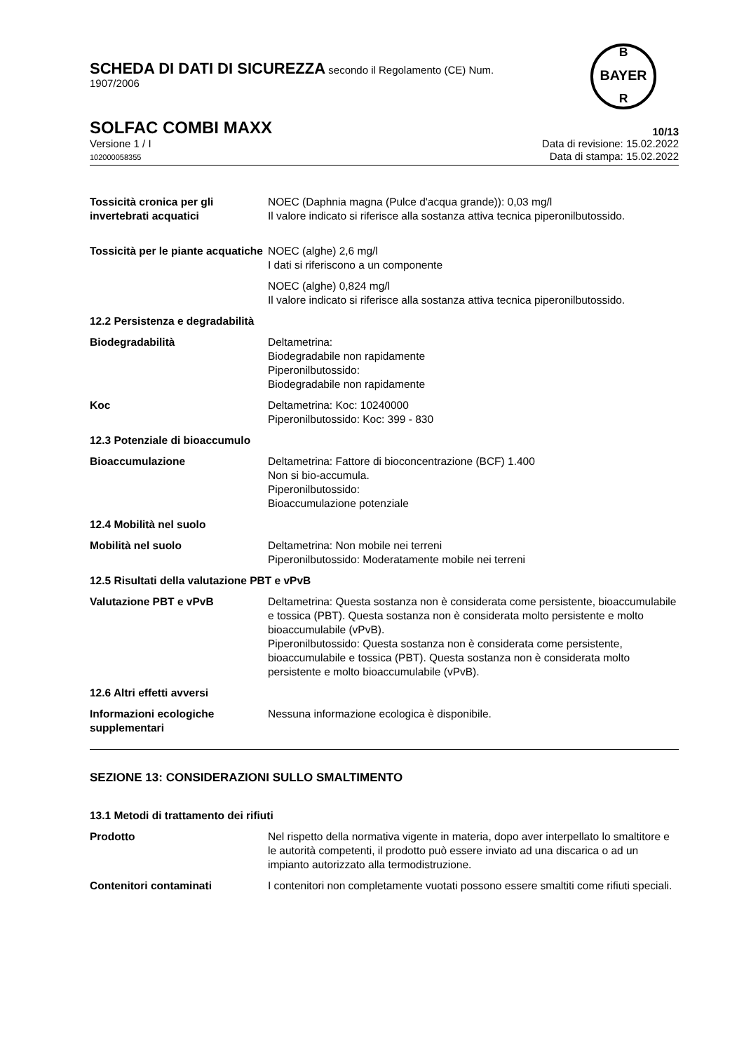BAYER
B
R
SCHEDA DI DATI DI SICUREZZA secondo il Regolamento (CE) Num.
1907/2006
SOLFAC COMBI MAXX 10/13
Versione 1 / I
102000058355
Data di revisione: 15.02.2022
Data di stampa: 15.02.2022
Tossicità cronica per gli invertebrati acquatici
NOEC (Daphnia magna (Pulce d'acqua grande)): 0,03 mg/l
Il valore indicato si riferisce alla sostanza attiva tecnica piperonilbutossido.
Tossicità per le piante acquatiche
NOEC (alghe) 2,6 mg/l
I dati si riferiscono a un componente
NOEC (alghe) 0,824 mg/l
Il valore indicato si riferisce alla sostanza attiva tecnica piperonilbutossido.
12.2 Persistenza e degradabilità
Biodegradabilità Deltametrina:
Biodegradabile non rapidamente
Piperonilbutossido:
Biodegradabile non rapidamente
Koc Deltametrina: Koc: 10240000
Piperonilbutossido: Koc: 399 - 830
12.3 Potenziale di bioaccumulo
Bioaccumulazione Deltametrina: Fattore di bioconcentrazione (BCF) 1.400
Non si bio-accumula.
Piperonilbutossido:
Bioaccumulazione potenziale
12.4 Mobilità nel suolo
Mobilità nel suolo Deltametrina: Non mobile nei terreni
Piperonilbutossido: Moderatamente mobile nei terreni
12.5 Risultati della valutazione PBT e vPvB
Valutazione PBT e vPvB Deltametrina: Questa sostanza non è considerata come persistente, bioaccumulabile e tossica (PBT). Questa sostanza non è considerata molto persistente e molto bioaccumulabile (vPvB).
Piperonilbutossido: Questa sostanza non è considerata come persistente, bioaccumulabile e tossica (PBT). Questa sostanza non è considerata molto persistente e molto bioaccumulabile (vPvB).
12.6 Altri effetti avversi
Informazioni ecologiche supplementari
Nessuna informazione ecologica è disponibile.
SEZIONE 13: CONSIDERAZIONI SULLO SMALTIMENTO
13.1 Metodi di trattamento dei rifiuti
Prodotto Nel rispetto della normativa vigente in materia, dopo aver interpellato lo smaltitore e le autorità competenti, il prodotto può essere inviato ad una discarica o ad un impianto autorizzato alla termodistruzione.
Contenitori contaminati I contenitori non completamente vuotati possono essere smaltiti come rifiuti speciali.